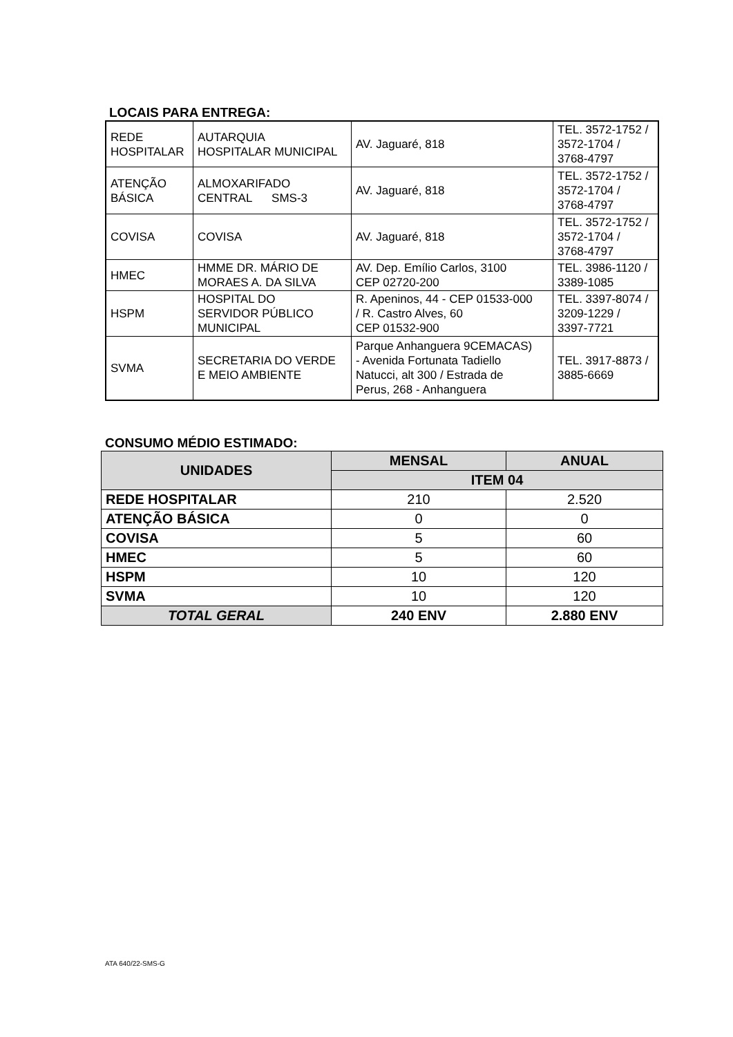LOCAIS PARA ENTREGA:
| REDE HOSPITALAR | AUTARQUIA HOSPITALAR MUNICIPAL | AV. Jaguaré, 818 | TEL. 3572-1752 / 3572-1704 / 3768-4797 |
| ATENÇÃO BÁSICA | ALMOXARIFADO CENTRAL SMS-3 | AV. Jaguaré, 818 | TEL. 3572-1752 / 3572-1704 / 3768-4797 |
| COVISA | COVISA | AV. Jaguaré, 818 | TEL. 3572-1752 / 3572-1704 / 3768-4797 |
| HMEC | HMME DR. MÁRIO DE MORAES A. DA SILVA | AV. Dep. Emílio Carlos, 3100 CEP 02720-200 | TEL. 3986-1120 / 3389-1085 |
| HSPM | HOSPITAL DO SERVIDOR PÚBLICO MUNICIPAL | R. Apeninos, 44 - CEP 01533-000 / R. Castro Alves, 60 CEP 01532-900 | TEL. 3397-8074 / 3209-1229 / 3397-7721 |
| SVMA | SECRETARIA DO VERDE E MEIO AMBIENTE | Parque Anhanguera 9CEMACAS) - Avenida Fortunata Tadiello Natucci, alt 300 / Estrada de Perus, 268 - Anhanguera | TEL. 3917-8873 / 3885-6669 |
CONSUMO MÉDIO ESTIMADO:
| UNIDADES | MENSAL | ANUAL |
| | ITEM 04 | |
| REDE HOSPITALAR | 210 | 2.520 |
| ATENÇÃO BÁSICA | 0 | 0 |
| COVISA | 5 | 60 |
| HMEC | 5 | 60 |
| HSPM | 10 | 120 |
| SVMA | 10 | 120 |
| TOTAL GERAL | 240 ENV | 2.880 ENV |
ATA 640/22-SMS-G